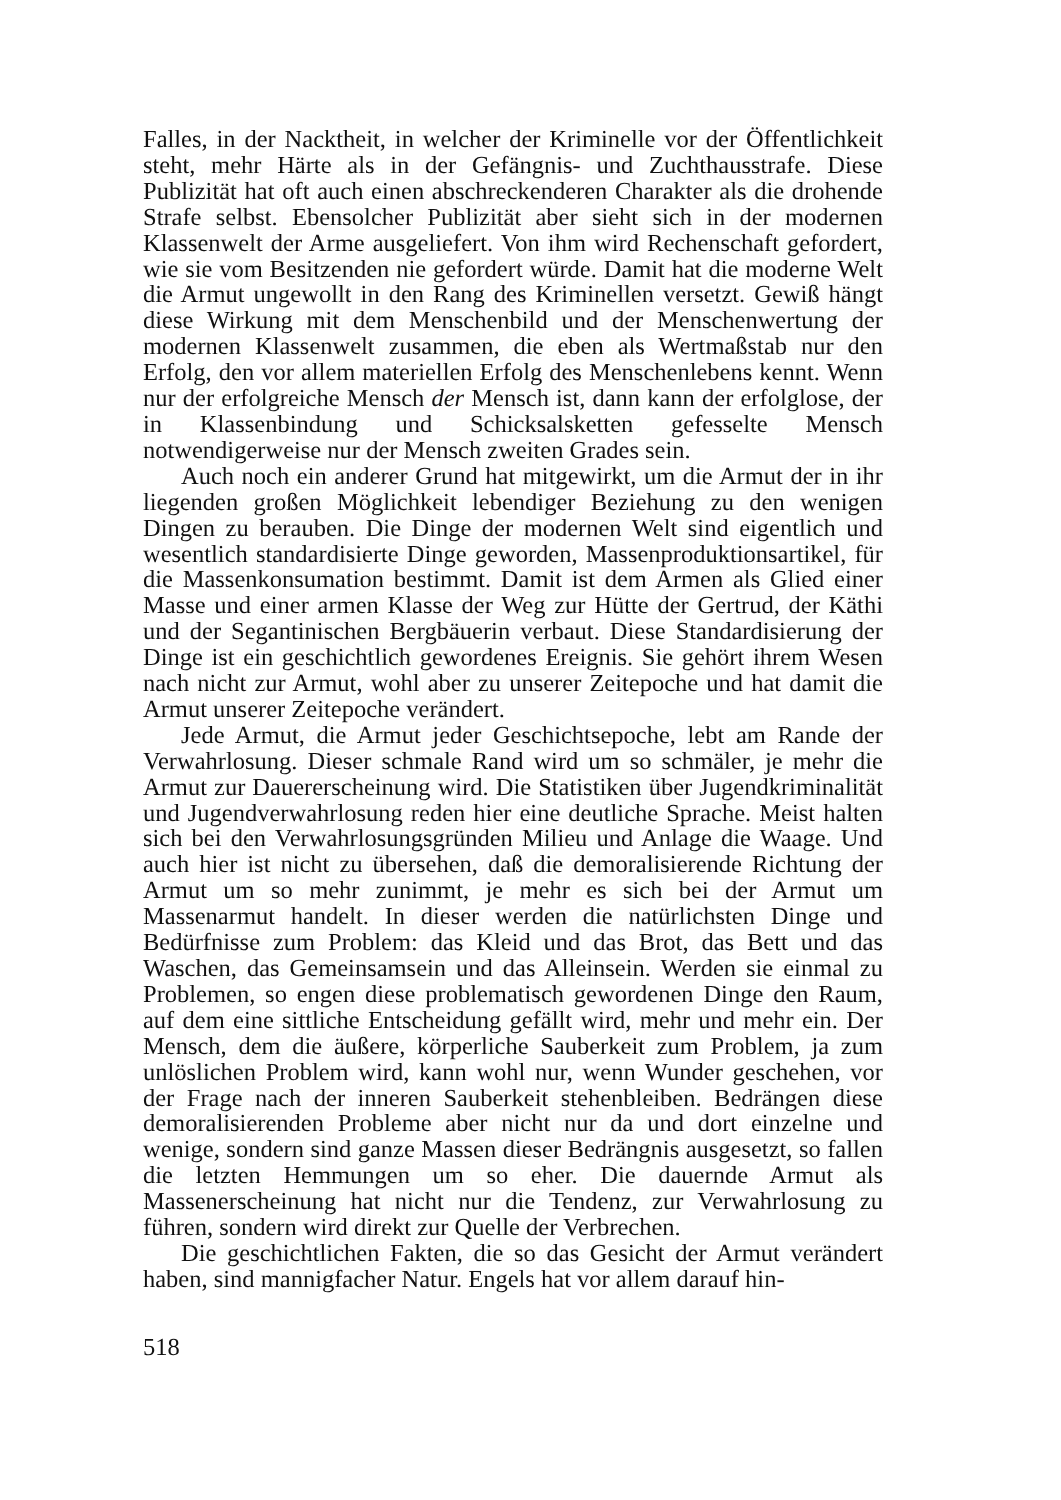Falles, in der Nacktheit, in welcher der Kriminelle vor der Öffentlichkeit steht, mehr Härte als in der Gefängnis- und Zuchthausstrafe. Diese Publizität hat oft auch einen abschreckenderen Charakter als die drohende Strafe selbst. Ebensolcher Publizität aber sieht sich in der modernen Klassenwelt der Arme ausgeliefert. Von ihm wird Rechenschaft gefordert, wie sie vom Besitzenden nie gefordert würde. Damit hat die moderne Welt die Armut ungewollt in den Rang des Kriminellen versetzt. Gewiß hängt diese Wirkung mit dem Menschenbild und der Menschenwertung der modernen Klassenwelt zusammen, die eben als Wertmaßstab nur den Erfolg, den vor allem materiellen Erfolg des Menschenlebens kennt. Wenn nur der erfolgreiche Mensch der Mensch ist, dann kann der erfolglose, der in Klassenbindung und Schicksalsketten gefesselte Mensch notwendigerweise nur der Mensch zweiten Grades sein.
Auch noch ein anderer Grund hat mitgewirkt, um die Armut der in ihr liegenden großen Möglichkeit lebendiger Beziehung zu den wenigen Dingen zu berauben. Die Dinge der modernen Welt sind eigentlich und wesentlich standardisierte Dinge geworden, Massenproduktionsartikel, für die Massenkonsumation bestimmt. Damit ist dem Armen als Glied einer Masse und einer armen Klasse der Weg zur Hütte der Gertrud, der Käthi und der Segantinischen Bergbäuerin verbaut. Diese Standardisierung der Dinge ist ein geschichtlich gewordenes Ereignis. Sie gehört ihrem Wesen nach nicht zur Armut, wohl aber zu unserer Zeitepoche und hat damit die Armut unserer Zeitepoche verändert.
Jede Armut, die Armut jeder Geschichtsepoche, lebt am Rande der Verwahrlosung. Dieser schmale Rand wird um so schmäler, je mehr die Armut zur Dauererscheinung wird. Die Statistiken über Jugendkriminalität und Jugendverwahrlosung reden hier eine deutliche Sprache. Meist halten sich bei den Verwahrlosungsgründen Milieu und Anlage die Waage. Und auch hier ist nicht zu übersehen, daß die demoralisierende Richtung der Armut um so mehr zunimmt, je mehr es sich bei der Armut um Massenarmut handelt. In dieser werden die natürlichsten Dinge und Bedürfnisse zum Problem: das Kleid und das Brot, das Bett und das Waschen, das Gemeinsamsein und das Alleinsein. Werden sie einmal zu Problemen, so engen diese problematisch gewordenen Dinge den Raum, auf dem eine sittliche Entscheidung gefällt wird, mehr und mehr ein. Der Mensch, dem die äußere, körperliche Sauberkeit zum Problem, ja zum unlöslichen Problem wird, kann wohl nur, wenn Wunder geschehen, vor der Frage nach der inneren Sauberkeit stehenbleiben. Bedrängen diese demoralisierenden Probleme aber nicht nur da und dort einzelne und wenige, sondern sind ganze Massen dieser Bedrängnis ausgesetzt, so fallen die letzten Hemmungen um so eher. Die dauernde Armut als Massenerscheinung hat nicht nur die Tendenz, zur Verwahrlosung zu führen, sondern wird direkt zur Quelle der Verbrechen.
Die geschichtlichen Fakten, die so das Gesicht der Armut verändert haben, sind mannigfacher Natur. Engels hat vor allem darauf hin-
518